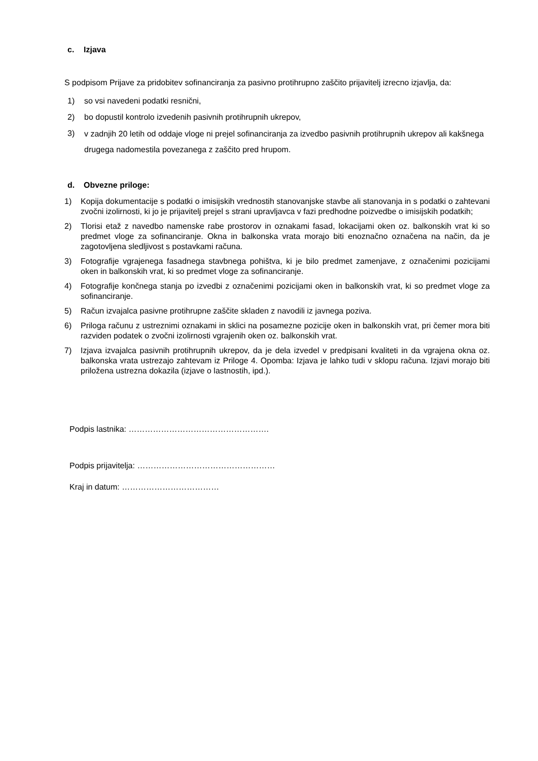c. Izjava
S podpisom Prijave za pridobitev sofinanciranja za pasivno protihrupno zaščito prijavitelj izrecno izjavlja, da:
1) so vsi navedeni podatki resnični,
2) bo dopustil kontrolo izvedenih pasivnih protihrupnih ukrepov,
3)
v zadnjih 20 letih od oddaje vloge ni prejel sofinanciranja za izvedbo pasivnih protihrupnih ukrepov ali kakšnega drugega nadomestila povezanega z zaščito pred hrupom.
d. Obvezne priloge:
1) Kopija dokumentacije s podatki o imisijskih vrednostih stanovanjske stavbe ali stanovanja in s podatki o zahtevani zvočni izolirnosti, ki jo je prijavitelj prejel s strani upravljavca v fazi predhodne poizvedbe o imisijskih podatkih;
2) Tlorisi etaž z navedbo namenske rabe prostorov in oznakami fasad, lokacijami oken oz. balkonskih vrat ki so predmet vloge za sofinanciranje. Okna in balkonska vrata morajo biti enoznačno označena na način, da je zagotovljena sledljivost s postavkami računa.
3) Fotografije vgrajenega fasadnega stavbnega pohištva, ki je bilo predmet zamenjave, z označenimi pozicijami oken in balkonskih vrat, ki so predmet vloge za sofinanciranje.
4) Fotografije končnega stanja po izvedbi z označenimi pozicijami oken in balkonskih vrat, ki so predmet vloge za sofinanciranje.
5) Račun izvajalca pasivne protihrupne zaščite skladen z navodili iz javnega poziva.
6) Priloga računu z ustreznimi oznakami in sklici na posamezne pozicije oken in balkonskih vrat, pri čemer mora biti razviden podatek o zvočni izolirnosti vgrajenih oken oz. balkonskih vrat.
7) Izjava izvajalca pasivnih protihrupnih ukrepov, da je dela izvedel v predpisani kvaliteti in da vgrajena okna oz. balkonska vrata ustrezajo zahtevam iz Priloge 4. Opomba: Izjava je lahko tudi v sklopu računa. Izjavi morajo biti priložena ustrezna dokazila (izjave o lastnostih, ipd.).
Podpis lastnika: …………………………………………….
Podpis prijavitelja: ……………………………………………
Kraj in datum: ………………………………